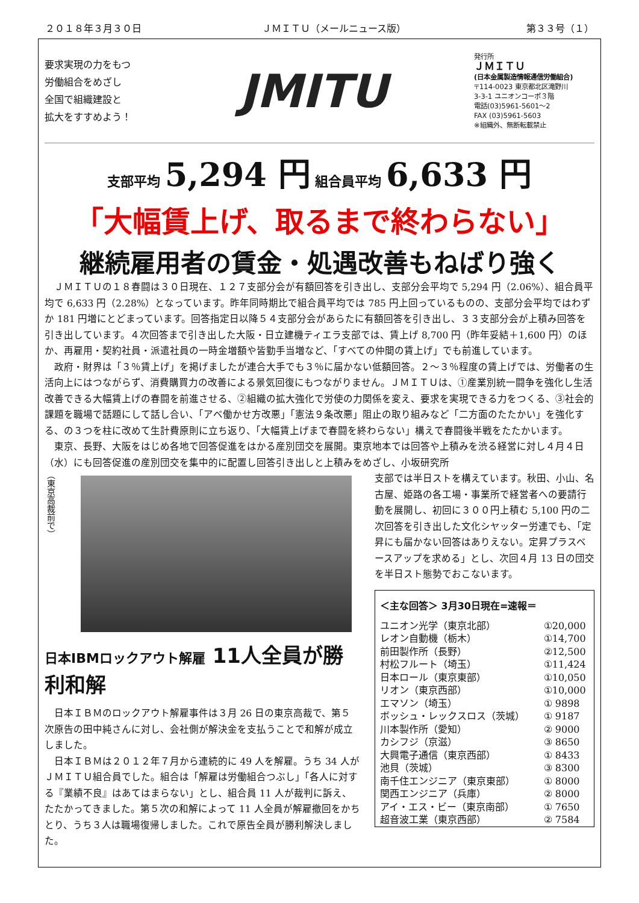２０１８年３月３０日 ＪＭＩＴＵ（メールニュース版） 第３３号（１）
要求実現の力をもつ
労働組合をめざし
全国で組織建設と
拡大をすすめよう！
JMITU
発行所
ＪＭＩＴＵ
(日本金属製造情報通信労働組合)
〒114-0023 東京都北区滝野川
3-3-1 ユニオンコーポ３階
電話(03)5961-5601～2
FAX (03)5961-5603
※組織外、無断転載禁止
支部平均 5,294 円 組合員平均 6,633 円
「大幅賃上げ、取るまで終わらない」
継続雇用者の賃金・処遇改善もねばり強く
ＪＭＩＴＵの１８春闘は３０日現在、１２７支部分会が有額回答を引き出し、支部分会平均で 5,294 円（2.06%）、組合員平均で 6,633 円（2.28%）となっています。昨年同時期比で組合員平均では 785 円上回っているものの、支部分会平均ではわずか 181 円増にとどまっています。回答指定日以降５４支部分会があらたに有額回答を引き出し、３３支部分会が上積み回答を引き出しています。４次回答まで引き出した大阪・日立建機ティエラ支部では、賃上げ 8,700 円（昨年妥結＋1,600 円）のほか、再雇用・契約社員・派遣社員の一時金増額や皆勤手当増など、「すべての仲間の賃上げ」でも前進しています。
政府・財界は「３％賃上げ」を掲げましたが連合大手でも３％に届かない低額回答。２～３％程度の賃上げでは、労働者の生活向上にはつながらず、消費購買力の改善による景気回復にもつながりません。ＪＭＩＴＵは、①産業別統一闘争を強化し生活改善できる大幅賃上げの春闘を前進させる、②組織の拡大強化で労使の力関係を変え、要求を実現できる力をつくる、③社会的課題を職場で話題にして話し合い、「アベ働かせ方改悪」「憲法９条改悪」阻止の取り組みなど「二方面のたたかい」を強化する、の３つを柱に改めて生計費原則に立ち返り、「大幅賃上げまで春闘を終わらない」構えで春闘後半戦をたたかいます。
東京、長野、大阪をはじめ各地で回答促進をはかる産別団交を展開。東京地本では回答や上積みを渋る経営に対し４月４日（水）にも回答促進の産別団交を集中的に配置し回答引き出しと上積みをめざし、小坂研究所
（東京高裁前で）
日本IBMロックアウト解雇 11人全員が勝利和解
日本ＩＢＭのロックアウト解雇事件は３月 26 日の東京高裁で、第５次原告の田中純さんに対し、会社側が解決金を支払うことで和解が成立しました。
日本ＩＢＭは２０１２年７月から連続的に 49 人を解雇。うち 34 人がＪＭＩＴＵ組合員でした。組合は「解雇は労働組合つぶし」「各人に対する『業績不良』はあてはまらない」とし、組合員 11 人が裁判に訴え、たたかってきました。第５次の和解によって 11 人全員が解雇撤回をかちとり、うち３人は職場復帰しました。これで原告全員が勝利解決しました。
支部では半日ストを構えています。秋田、小山、名古屋、姫路の各工場・事業所で経営者への要請行動を展開し、初回に３００円上積む 5,100 円の二次回答を引き出した文化シヤッター労連でも、「定昇にも届かない回答はありえない。定昇プラスベースアップを求める」とし、次回４月 13 日の団交を半日スト態勢でおこないます。
| ＜主な回答＞ 3月30日現在=速報＝ | |
| --- | --- |
| ユニオン光学（東京北部） | ①20,000 |
| レオン自動機（栃木） | ①14,700 |
| 前田製作所（長野） | ②12,500 |
| 村松フルート（埼玉） | ①11,424 |
| 日本ロール（東京東部） | ①10,050 |
| リオン（東京西部） | ①10,000 |
| エマソン（埼玉） | ① 9898 |
| ボッシュ・レックスロス（茨城） | ① 9187 |
| 川本製作所（愛知） | ② 9000 |
| カシフジ（京滋） | ③ 8650 |
| 大興電子通信（東京西部） | ① 8433 |
| 池貝（茨城） | ③ 8300 |
| 南千住エンジニア（東京東部） | ① 8000 |
| 関西エンジニア（兵庫） | ② 8000 |
| アイ・エス・ビー（東京南部） | ① 7650 |
| 超音波工業（東京西部） | ② 7584 |